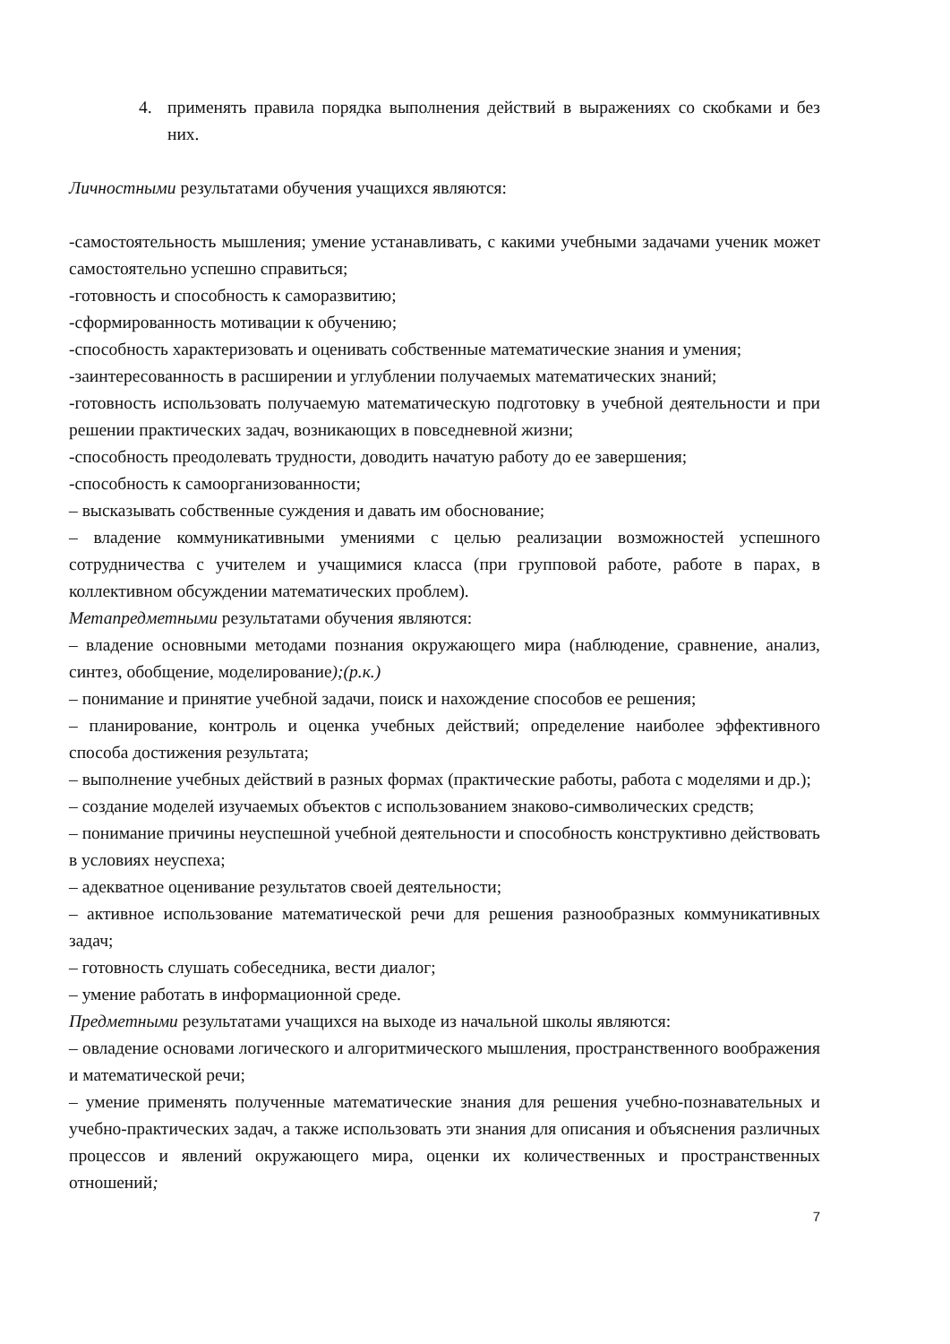4. применять правила порядка выполнения действий в выражениях со скобками и без них.
Личностными результатами обучения учащихся являются:
-самостоятельность мышления; умение устанавливать, с какими учебными задачами ученик может самостоятельно успешно справиться;
-готовность и способность к саморазвитию;
-сформированность мотивации к обучению;
-способность характеризовать и оценивать собственные математические знания и умения;
-заинтересованность в расширении и углублении получаемых математических знаний;
-готовность использовать получаемую математическую подготовку в учебной деятельности и при решении практических задач, возникающих в повседневной жизни;
-способность преодолевать трудности, доводить начатую работу до ее завершения;
-способность к самоорганизованности;
– высказывать собственные суждения и давать им обоснование;
– владение коммуникативными умениями с целью реализации возможностей успешного сотрудничества с учителем и учащимися класса (при групповой работе, работе в парах, в коллективном обсуждении математических проблем).
Метапредметными результатами обучения являются:
– владение основными методами познания окружающего мира (наблюдение, сравнение, анализ, синтез, обобщение, моделирование);(р.к.)
– понимание и принятие учебной задачи, поиск и нахождение способов ее решения;
– планирование, контроль и оценка учебных действий; определение наиболее эффективного способа достижения результата;
– выполнение учебных действий в разных формах (практические работы, работа с моделями и др.);
– создание моделей изучаемых объектов с использованием знаково-символических средств;
– понимание причины неуспешной учебной деятельности и способность конструктивно действовать в условиях неуспеха;
– адекватное оценивание результатов своей деятельности;
– активное использование математической речи для решения разнообразных коммуникативных задач;
– готовность слушать собеседника, вести диалог;
– умение работать в информационной среде.
Предметными результатами учащихся на выходе из начальной школы являются:
– овладение основами логического и алгоритмического мышления, пространственного воображения и математической речи;
– умение применять полученные математические знания для решения учебно-познавательных и учебно-практических задач, а также использовать эти знания для описания и объяснения различных процессов и явлений окружающего мира, оценки их количественных и пространственных отношений;
7